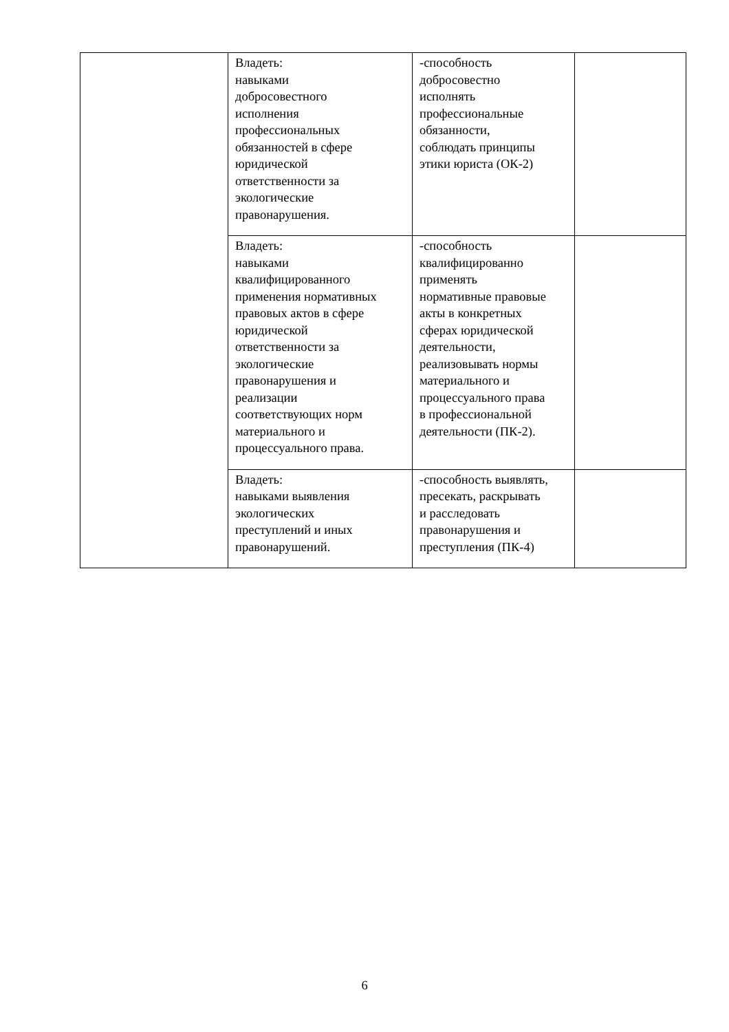| | Владеть: навыками добросовестного исполнения профессиональных обязанностей в сфере юридической ответственности за экологические правонарушения. | -способность добросовестно исполнять профессиональные обязанности, соблюдать принципы этики юриста (ОК-2) | |
| | Владеть: навыками квалифицированного применения нормативных правовых актов в сфере юридической ответственности за экологические правонарушения и реализации соответствующих норм материального и процессуального права. | -способность квалифицированно применять нормативные правовые акты в конкретных сферах юридической деятельности, реализовывать нормы материального и процессуального права в профессиональной деятельности (ПК-2). | |
| | Владеть: навыками выявления экологических преступлений и иных правонарушений. | -способность выявлять, пресекать, раскрывать и расследовать правонарушения и преступления (ПК-4) | |
6